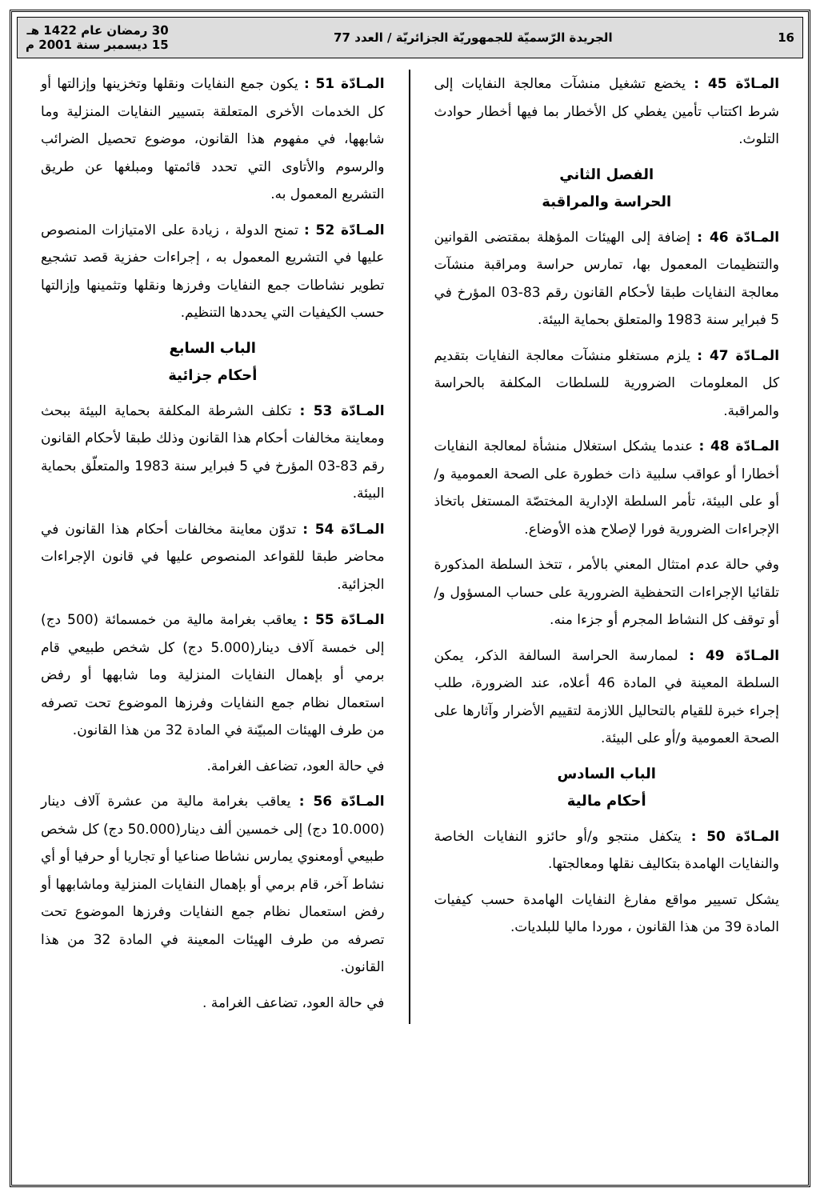16 الجريدة الرّسميّة للجمهوريّة الجزائريّة / العدد 77 30 رمضان عام 1422 هـ
15 ديسمبر سنة 2001 م
المـادّة 45 : يخضع تشغيل منشآت معالجة النفايات إلى شرط اكتتاب تأمين يغطي كل الأخطار بما فيها أخطار حوادث التلوث.
الفصل الثاني
الحراسة والمراقبة
المـادّة 46 : إضافة إلى الهيئات المؤهلة بمقتضى القوانين والتنظيمات المعمول بها، تمارس حراسة ومراقبة منشآت معالجة النفايات طبقا لأحكام القانون رقم 83-03 المؤرخ في 5 فبراير سنة 1983 والمتعلق بحماية البيئة.
المـادّة 47 : يلزم مستغلو منشآت معالجة النفايات بتقديم كل المعلومات الضرورية للسلطات المكلفة بالحراسة والمراقبة.
المـادّة 48 : عندما يشكل استغلال منشأة لمعالجة النفايات أخطارا أو عواقب سلبية ذات خطورة على الصحة العمومية و/أو على البيئة، تأمر السلطة الإدارية المختصّة المستغل باتخاذ الإجراءات الضرورية فورا لإصلاح هذه الأوضاع.
وفي حالة عدم امتثال المعني بالأمر ، تتخذ السلطة المذكورة تلقائيا الإجراءات التحفظية الضرورية على حساب المسؤول و/أو توقف كل النشاط المجرم أو جزءا منه.
المـادّة 49 : لممارسة الحراسة السالفة الذكر، يمكن السلطة المعينة في المادة 46 أعلاه، عند الضرورة، طلب إجراء خبرة للقيام بالتحاليل اللازمة لتقييم الأضرار وآثارها على الصحة العمومية و/أو على البيئة.
الباب السادس
أحكام مالية
المـادّة 50 : يتكفل منتجو و/أو حائزو النفايات الخاصة والنفايات الهامدة بتكاليف نقلها ومعالجتها.
يشكل تسيير مواقع مفارغ النفايات الهامدة حسب كيفيات المادة 39 من هذا القانون ، موردا ماليا للبلديات.
المـادّة 51 : يكون جمع النفايات ونقلها وتخزينها وإزالتها أو كل الخدمات الأخرى المتعلقة بتسيير النفايات المنزلية وما شابهها، في مفهوم هذا القانون، موضوع تحصيل الضرائب والرسوم والأتاوى التي تحدد قائمتها ومبلغها عن طريق التشريع المعمول به.
المـادّة 52 : تمنح الدولة ، زيادة على الامتيازات المنصوص عليها في التشريع المعمول به ، إجراءات حفزية قصد تشجيع تطوير نشاطات جمع النفايات وفرزها ونقلها وتثمينها وإزالتها حسب الكيفيات التي يحددها التنظيم.
الباب السابع
أحكام جزائية
المـادّة 53 : تكلف الشرطة المكلفة بحماية البيئة ببحث ومعاينة مخالفات أحكام هذا القانون وذلك طبقا لأحكام القانون رقم 83-03 المؤرخ في 5 فبراير سنة 1983 والمتعلّق بحماية البيئة.
المـادّة 54 : تدوّن معاينة مخالفات أحكام هذا القانون في محاضر طبقا للقواعد المنصوص عليها في قانون الإجراءات الجزائية.
المـادّة 55 : يعاقب بغرامة مالية من خمسمائة (500 دج) إلى خمسة آلاف دينار(5.000 دج) كل شخص طبيعي قام برمي أو بإهمال النفايات المنزلية وما شابهها أو رفض استعمال نظام جمع النفايات وفرزها الموضوع تحت تصرفه من طرف الهيئات المبيّنة في المادة 32 من هذا القانون.
في حالة العود، تضاعف الغرامة.
المـادّة 56 : يعاقب بغرامة مالية من عشرة آلاف دينار (10.000 دج) إلى خمسين ألف دينار(50.000 دج) كل شخص طبيعي أومعنوي يمارس نشاطا صناعيا أو تجاريا أو حرفيا أو أي نشاط آخر، قام برمي أو بإهمال النفايات المنزلية وماشابهها أو رفض استعمال نظام جمع النفايات وفرزها الموضوع تحت تصرفه من طرف الهيئات المعينة في المادة 32 من هذا القانون.
في حالة العود، تضاعف الغرامة .